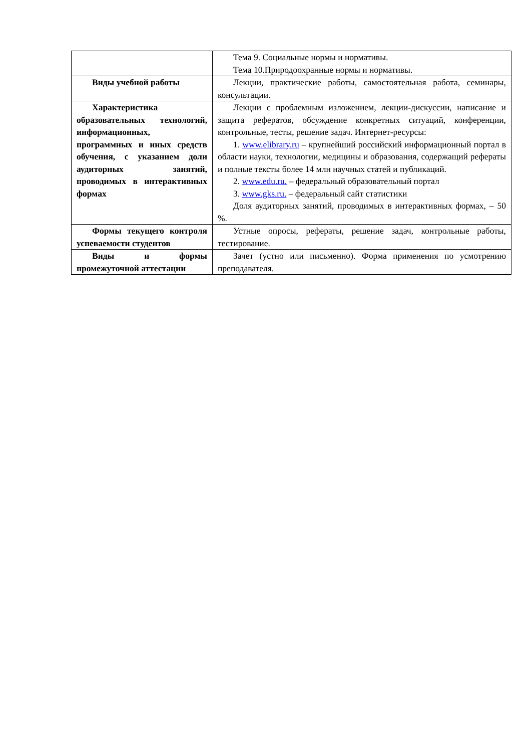| | Тема 9. Социальные нормы и нормативы. Тема 10.Природоохранные нормы и нормативы. |
| Виды учебной работы | Лекции, практические работы, самостоятельная работа, семинары, консультации. |
| Характеристика образовательных технологий, информационных, программных и иных средств обучения, с указанием доли аудиторных занятий, проводимых в интерактивных формах | Лекции с проблемным изложением, лекции-дискуссии, написание и защита рефератов, обсуждение конкретных ситуаций, конференции, контрольные, тесты, решение задач. Интернет-ресурсы: 1. www.elibrary.ru – крупнейший российский информационный портал в области науки, технологии, медицины и образования, содержащий рефераты и полные тексты более 14 млн научных статей и публикаций. 2. www.edu.ru. – федеральный образовательный портал 3. www.gks.ru. – федеральный сайт статистики Доля аудиторных занятий, проводимых в интерактивных формах, – 50 %. |
| Формы текущего контроля успеваемости студентов | Устные опросы, рефераты, решение задач, контрольные работы, тестирование. |
| Виды и формы промежуточной аттестации | Зачет (устно или письменно). Форма применения по усмотрению преподавателя. |